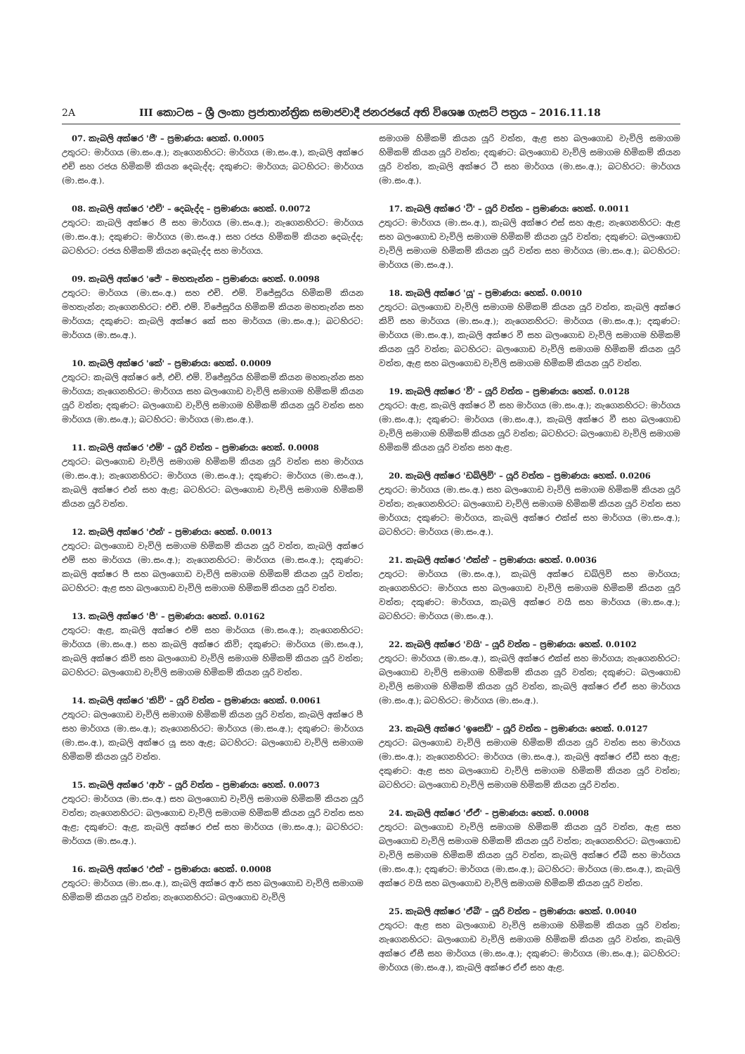2A III කොටස – ශ්‍රී ලංකා ප්‍රජාතාන්ත්‍රික සමාජවාදී ජනරජයේ අති විශෙෂ ගැසට් පත්‍රය – 2016.11.18
07. කැබලි අක්ෂර 'ජී' – ප්‍රමාණය: හෙක්. 0.0005
උතුරට: මාර්ගය (මා.සං.අ.); නැගෙනහිරට: මාර්ගය (මා.සං.අ.), කැබලි අක්ෂර එච් සහ රජය හිමිකම් කියන දෙබැද්ද; දකුණට: මාර්ගය; බටහිරට: මාර්ගය (මා.සං.අ.).
08. කැබලි අක්ෂර 'එච්' – දෙබැද්ද – ප්‍රමාණය: හෙක්. 0.0072
උතුරට: කැබලි අක්ෂර ජී සහ මාර්ගය (මා.සං.අ.); නැගෙනහිරට: මාර්ගය (මා.සං.අ.); දකුණට: මාර්ගය (මා.සං.අ.) සහ රජය හිමිකම් කියන දෙබැද්ද; බටහිරට: රජය හිමිකම් කියන දෙබැද්ද සහ මාර්ගය.
09. කැබලි අක්ෂර 'ජේ' – මහතැන්න – ප්‍රමාණය: හෙක්. 0.0098
උතුරට: මාර්ගය (මා.සං.අ.) සහ එච්. එම්. විජේසූරිය හිමිකම් කියන මහතැන්න; නැගෙනහිරට: එච්. එම්. විජේසූරිය හිමිකම් කියන මහතැන්න සහ මාර්ගය; දකුණට: කැබලි අක්ෂර කේ සහ මාර්ගය (මා.සං.අ.); බටහිරට: මාර්ගය (මා.සං.අ.).
10. කැබලි අක්ෂර 'කේ' – ප්‍රමාණය: හෙක්. 0.0009
උතුරට: කැබලි අක්ෂර ජේ, එච්. එම්. විජේසූරිය හිමිකම් කියන මහතැන්න සහ මාර්ගය; නැගෙනහිරට: මාර්ගය සහ බලංගොඩ වැව්ලි සමාගම හිමිකම් කියන යූරි වත්ත; දකුණට: බලංගොඩ වැව්ලි සමාගම හිමිකම් කියන යූරි වත්ත සහ මාර්ගය (මා.සං.අ.); බටහිරට: මාර්ගය (මා.සං.අ.).
11. කැබලි අක්ෂර 'එම්' – යූරි වත්ත – ප්‍රමාණය: හෙක්. 0.0008
උතුරට: බලංගොඩ වැව්ලි සමාගම හිමිකම් කියන යූරි වත්ත සහ මාර්ගය (මා.සං.අ.); නැගෙනහිරට: මාර්ගය (මා.සං.අ.); දකුණට: මාර්ගය (මා.සං.අ.), කැබලි අක්ෂර එන් සහ ඇළ; බටහිරට: බලංගොඩ වැව්ලි සමාගම හිමිකම් කියන යූරි වත්ත.
12. කැබලි අක්ෂර 'එන්' – ප්‍රමාණය: හෙක්. 0.0013
උතුරට: බලංගොඩ වැව්ලි සමාගම හිමිකම් කියන යූරි වත්ත, කැබලි අක්ෂර එම් සහ මාර්ගය (මා.සං.අ.); නැගෙනහිරට: මාර්ගය (මා.සං.අ.); දකුණට: කැබලි අක්ෂර පී සහ බලංගොඩ වැව්ලි සමාගම හිමිකම් කියන යූරි වත්ත; බටහිරට: ඇළ සහ බලංගොඩ වැව්ලි සමාගම හිමිකම් කියන යූරි වත්ත.
13. කැබලි අක්ෂර 'පී' – ප්‍රමාණය: හෙක්. 0.0162
උතුරට: ඇළ, කැබලි අක්ෂර එම් සහ මාර්ගය (මා.සං.අ.); නැගෙනහිරට: මාර්ගය (මා.සං.අ.) සහ කැබලි අක්ෂර කිව්; දකුණට: මාර්ගය (මා.සං.අ.), කැබලි අක්ෂර කිව් සහ බලංගොඩ වැව්ලි සමාගම හිමිකම් කියන යූරි වත්ත; බටහිරට: බලංගොඩ වැව්ලි සමාගම හිමිකම් කියන යූරි වත්ත.
14. කැබලි අක්ෂර 'කිව්' – යූරි වත්ත – ප්‍රමාණය: හෙක්. 0.0061
උතුරට: බලංගොඩ වැව්ලි සමාගම හිමිකම් කියන යූරි වත්ත, කැබලි අක්ෂර පී සහ මාර්ගය (මා.සං.අ.); නැගෙනහිරට: මාර්ගය (මා.සං.අ.); දකුණට: මාර්ගය (මා.සං.අ.), කැබලි අක්ෂර යූ සහ ඇළ; බටහිරට: බලංගොඩ වැව්ලි සමාගම හිමිකම් කියන යූරි වත්ත.
15. කැබලි අක්ෂර 'ආර්' – යූරි වත්ත – ප්‍රමාණය: හෙක්. 0.0073
උතුරට: මාර්ගය (මා.සං.අ.) සහ බලංගොඩ වැව්ලි සමාගම හිමිකම් කියන යූරි වත්ත; නැගෙනහිරට: බලංගොඩ වැව්ලි සමාගම හිමිකම් කියන යූරි වත්ත සහ ඇළ; දකුණට: ඇළ, කැබලි අක්ෂර එස් සහ මාර්ගය (මා.සං.අ.); බටහිරට: මාර්ගය (මා.සං.අ.).
16. කැබලි අක්ෂර 'එස්' – ප්‍රමාණය: හෙක්. 0.0008
උතුරට: මාර්ගය (මා.සං.අ.), කැබලි අක්ෂර ආර් සහ බලංගොඩ වැව්ලි සමාගම හිමිකම් කියන යූරි වත්ත; නැගෙනහිරට: බලංගොඩ වැව්ලි
සමාගම හිමිකම් කියන යූරි වත්ත, ඇළ සහ බලංගොඩ වැව්ලි සමාගම හිමිකම් කියන යූරි වත්ත; දකුණට: බලංගොඩ වැව්ලි සමාගම හිමිකම් කියන යූරි වත්ත, කැබලි අක්ෂර ටී සහ මාර්ගය (මා.සං.අ.); බටහිරට: මාර්ගය (මා.සං.අ.).
17. කැබලි අක්ෂර 'ටී' – යූරි වත්ත – ප්‍රමාණය: හෙක්. 0.0011
උතුරට: මාර්ගය (මා.සං.අ.), කැබලි අක්ෂර එස් සහ ඇළ; නැගෙනහිරට: ඇළ සහ බලංගොඩ වැව්ලි සමාගම හිමිකම් කියන යූරි වත්ත; දකුණට: බලංගොඩ වැව්ලි සමාගම හිමිකම් කියන යූරි වත්ත සහ මාර්ගය (මා.සං.අ.); බටහිරට: මාර්ගය (මා.සං.අ.).
18. කැබලි අක්ෂර 'යූ' – ප්‍රමාණය: හෙක්. 0.0010
උතුරට: බලංගොඩ වැව්ලි සමාගම හිමිකම් කියන යූරි වත්ත, කැබලි අක්ෂර කිව් සහ මාර්ගය (මා.සං.අ.); නැගෙනහිරට: මාර්ගය (මා.සං.අ.); දකුණට: මාර්ගය (මා.සං.අ.), කැබලි අක්ෂර වී සහ බලංගොඩ වැව්ලි සමාගම හිමිකම් කියන යූරි වත්ත; බටහිරට: බලංගොඩ වැව්ලි සමාගම හිමිකම් කියන යූරි වත්ත, ඇළ සහ බලංගොඩ වැව්ලි සමාගම හිමිකම් කියන යූරි වත්ත.
19. කැබලි අක්ෂර 'වී' – යූරි වත්ත – ප්‍රමාණය: හෙක්. 0.0128
උතුරට: ඇළ, කැබලි අක්ෂර වී සහ මාර්ගය (මා.සං.අ.); නැගෙනහිරට: මාර්ගය (මා.සං.අ.); දකුණට: මාර්ගය (මා.සං.අ.), කැබලි අක්ෂර වී සහ බලංගොඩ වැව්ලි සමාගම හිමිකම් කියන යූරි වත්ත; බටහිරට: බලංගොඩ වැව්ලි සමාගම හිමිකම් කියන යූරි වත්ත සහ ඇළ.
20. කැබලි අක්ෂර 'ඩබ්ලිව්' – යූරි වත්ත – ප්‍රමාණය: හෙක්. 0.0206
උතුරට: මාර්ගය (මා.සං.අ.) සහ බලංගොඩ වැව්ලි සමාගම හිමිකම් කියන යූරි වත්ත; නැගෙනහිරට: බලංගොඩ වැව්ලි සමාගම හිමිකම් කියන යූරි වත්ත සහ මාර්ගය; දකුණට: මාර්ගය, කැබලි අක්ෂර එක්ස් සහ මාර්ගය (මා.සං.අ.); බටහිරට: මාර්ගය (මා.සං.අ.).
21. කැබලි අක්ෂර 'එක්ස්' – ප්‍රමාණය: හෙක්. 0.0036
උතුරට: මාර්ගය (මා.සං.අ.), කැබලි අක්ෂර ඩබ්ලිව් සහ මාර්ගය; නැගෙනහිරට: මාර්ගය සහ බලංගොඩ වැව්ලි සමාගම හිමිකම් කියන යූරි වත්ත; දකුණට: මාර්ගය, කැබලි අක්ෂර වයි සහ මාර්ගය (මා.සං.අ.); බටහිරට: මාර්ගය (මා.සං.අ.).
22. කැබලි අක්ෂර 'වයි' – යූරි වත්ත – ප්‍රමාණය: හෙක්. 0.0102
උතුරට: මාර්ගය (මා.සං.අ.), කැබලි අක්ෂර එක්ස් සහ මාර්ගය; නැගෙනහිරට: බලංගොඩ වැව්ලි සමාගම හිමිකම් කියන යූරි වත්ත; දකුණට: බලංගොඩ වැව්ලි සමාගම හිමිකම් කියන යූරි වත්ත, කැබලි අක්ෂර ඒඒ සහ මාර්ගය (මා.සං.අ.); බටහිරට: මාර්ගය (මා.සං.අ.).
23. කැබලි අක්ෂර 'ඉසෙඩ්' – යූරි වත්ත – ප්‍රමාණය: හෙක්. 0.0127
උතුරට: බලංගොඩ වැව්ලි සමාගම හිමිකම් කියන යූරි වත්ත සහ මාර්ගය (මා.සං.අ.); නැගෙනහිරට: මාර්ගය (මා.සං.අ.), කැබලි අක්ෂර ඒඩී සහ ඇළ; දකුණට: ඇළ සහ බලංගොඩ වැව්ලි සමාගම හිමිකම් කියන යූරි වත්ත; බටහිරට: බලංගොඩ වැව්ලි සමාගම හිමිකම් කියන යූරි වත්ත.
24. කැබලි අක්ෂර 'ඒඒ' – ප්‍රමාණය: හෙක්. 0.0008
උතුරට: බලංගොඩ වැව්ලි සමාගම හිමිකම් කියන යූරි වත්ත, ඇළ සහ බලංගොඩ වැව්ලි සමාගම හිමිකම් කියන යූරි වත්ත; නැගෙනහිරට: බලංගොඩ වැව්ලි සමාගම හිමිකම් කියන යූරි වත්ත, කැබලි අක්ෂර ඒබී සහ මාර්ගය (මා.සං.අ.); දකුණට: මාර්ගය (මා.සං.අ.); බටහිරට: මාර්ගය (මා.සං.අ.), කැබලි අක්ෂර වයි සහ බලංගොඩ වැව්ලි සමාගම හිමිකම් කියන යූරි වත්ත.
25. කැබලි අක්ෂර 'ඒබී' – යූරි වත්ත – ප්‍රමාණය: හෙක්. 0.0040
උතුරට: ඇළ සහ බලංගොඩ වැව්ලි සමාගම හිමිකම් කියන යූරි වත්ත; නැගෙනහිරට: බලංගොඩ වැව්ලි සමාගම හිමිකම් කියන යූරි වත්ත, කැබලි අක්ෂර ඒසී සහ මාර්ගය (මා.සං.අ.); දකුණට: මාර්ගය (මා.සං.අ.); බටහිරට: මාර්ගය (මා.සං.අ.), කැබලි අක්ෂර ඒඒ සහ ඇළ.